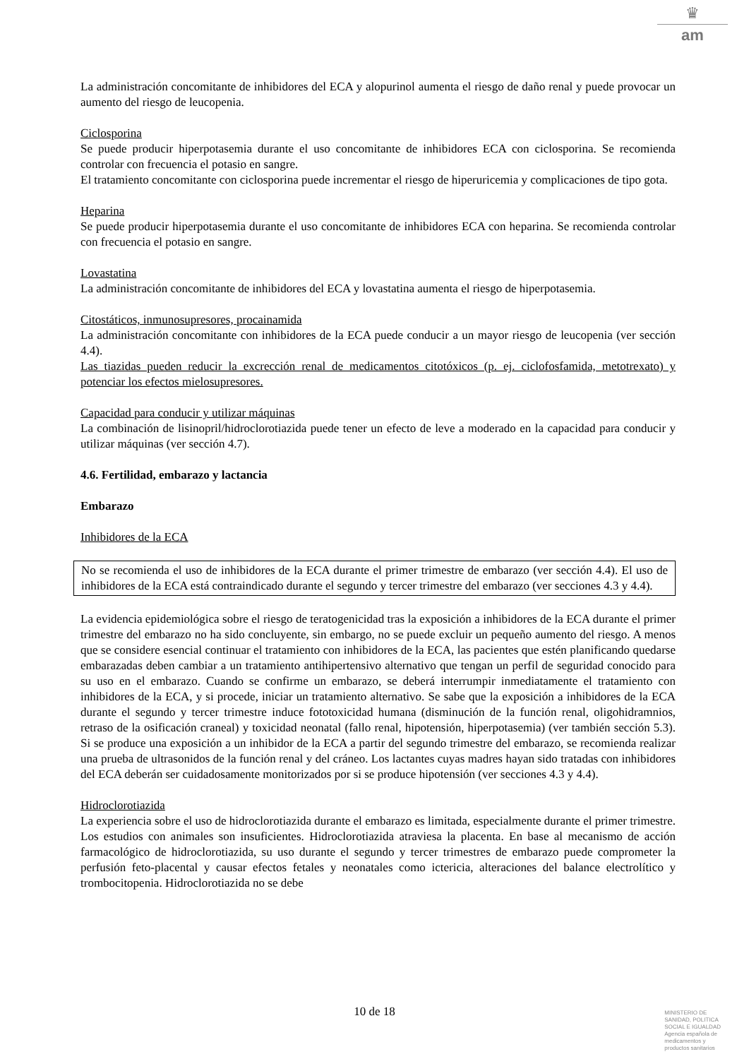♛
am
La administración concomitante de inhibidores del ECA y alopurinol aumenta el riesgo de daño renal y puede provocar un aumento del riesgo de leucopenia.
Ciclosporina
Se puede producir hiperpotasemia durante el uso concomitante de inhibidores ECA con ciclosporina. Se recomienda controlar con frecuencia el potasio en sangre.
El tratamiento concomitante con ciclosporina puede incrementar el riesgo de hiperuricemia y complicaciones de tipo gota.
Heparina
Se puede producir hiperpotasemia durante el uso concomitante de inhibidores ECA con heparina. Se recomienda controlar con frecuencia el potasio en sangre.
Lovastatina
La administración concomitante de inhibidores del ECA y lovastatina aumenta el riesgo de hiperpotasemia.
Citostáticos, inmunosupresores, procainamida
La administración concomitante con inhibidores de la ECA puede conducir a un mayor riesgo de leucopenia (ver sección 4.4).
Las tiazidas pueden reducir la excrección renal de medicamentos citotóxicos (p. ej. ciclofosfamida, metotrexato) y potenciar los efectos mielosupresores.
Capacidad para conducir y utilizar máquinas
La combinación de lisinopril/hidroclorotiazida puede tener un efecto de leve a moderado en la capacidad para conducir y utilizar máquinas (ver sección 4.7).
4.6. Fertilidad, embarazo y lactancia
Embarazo
Inhibidores de la ECA
No se recomienda el uso de inhibidores de la ECA durante el primer trimestre de embarazo (ver sección 4.4). El uso de inhibidores de la ECA está contraindicado durante el segundo y tercer trimestre del embarazo (ver secciones 4.3 y 4.4).
La evidencia epidemiológica sobre el riesgo de teratogenicidad tras la exposición a inhibidores de la ECA durante el primer trimestre del embarazo no ha sido concluyente, sin embargo, no se puede excluir un pequeño aumento del riesgo. A menos que se considere esencial continuar el tratamiento con inhibidores de la ECA, las pacientes que estén planificando quedarse embarazadas deben cambiar a un tratamiento antihipertensivo alternativo que tengan un perfil de seguridad conocido para su uso en el embarazo. Cuando se confirme un embarazo, se deberá interrumpir inmediatamente el tratamiento con inhibidores de la ECA, y si procede, iniciar un tratamiento alternativo. Se sabe que la exposición a inhibidores de la ECA durante el segundo y tercer trimestre induce fototoxicidad humana (disminución de la función renal, oligohidramnios, retraso de la osificación craneal) y toxicidad neonatal (fallo renal, hipotensión, hiperpotasemia) (ver también sección 5.3). Si se produce una exposición a un inhibidor de la ECA a partir del segundo trimestre del embarazo, se recomienda realizar una prueba de ultrasonidos de la función renal y del cráneo. Los lactantes cuyas madres hayan sido tratadas con inhibidores del ECA deberán ser cuidadosamente monitorizados por si se produce hipotensión (ver secciones 4.3 y 4.4).
Hidroclorotiazida
La experiencia sobre el uso de hidroclorotiazida durante el embarazo es limitada, especialmente durante el primer trimestre. Los estudios con animales son insuficientes. Hidroclorotiazida atraviesa la placenta. En base al mecanismo de acción farmacológico de hidroclorotiazida, su uso durante el segundo y tercer trimestres de embarazo puede comprometer la perfusión feto-placental y causar efectos fetales y neonatales como ictericia, alteraciones del balance electrolítico y trombocitopenia. Hidroclorotiazida no se debe
10 de 18
MINISTERIO DE
SANIDAD, POLITICA
SOCIAL E IGUALDAD
Agencia española de
medicamentos y
productos sanitarios